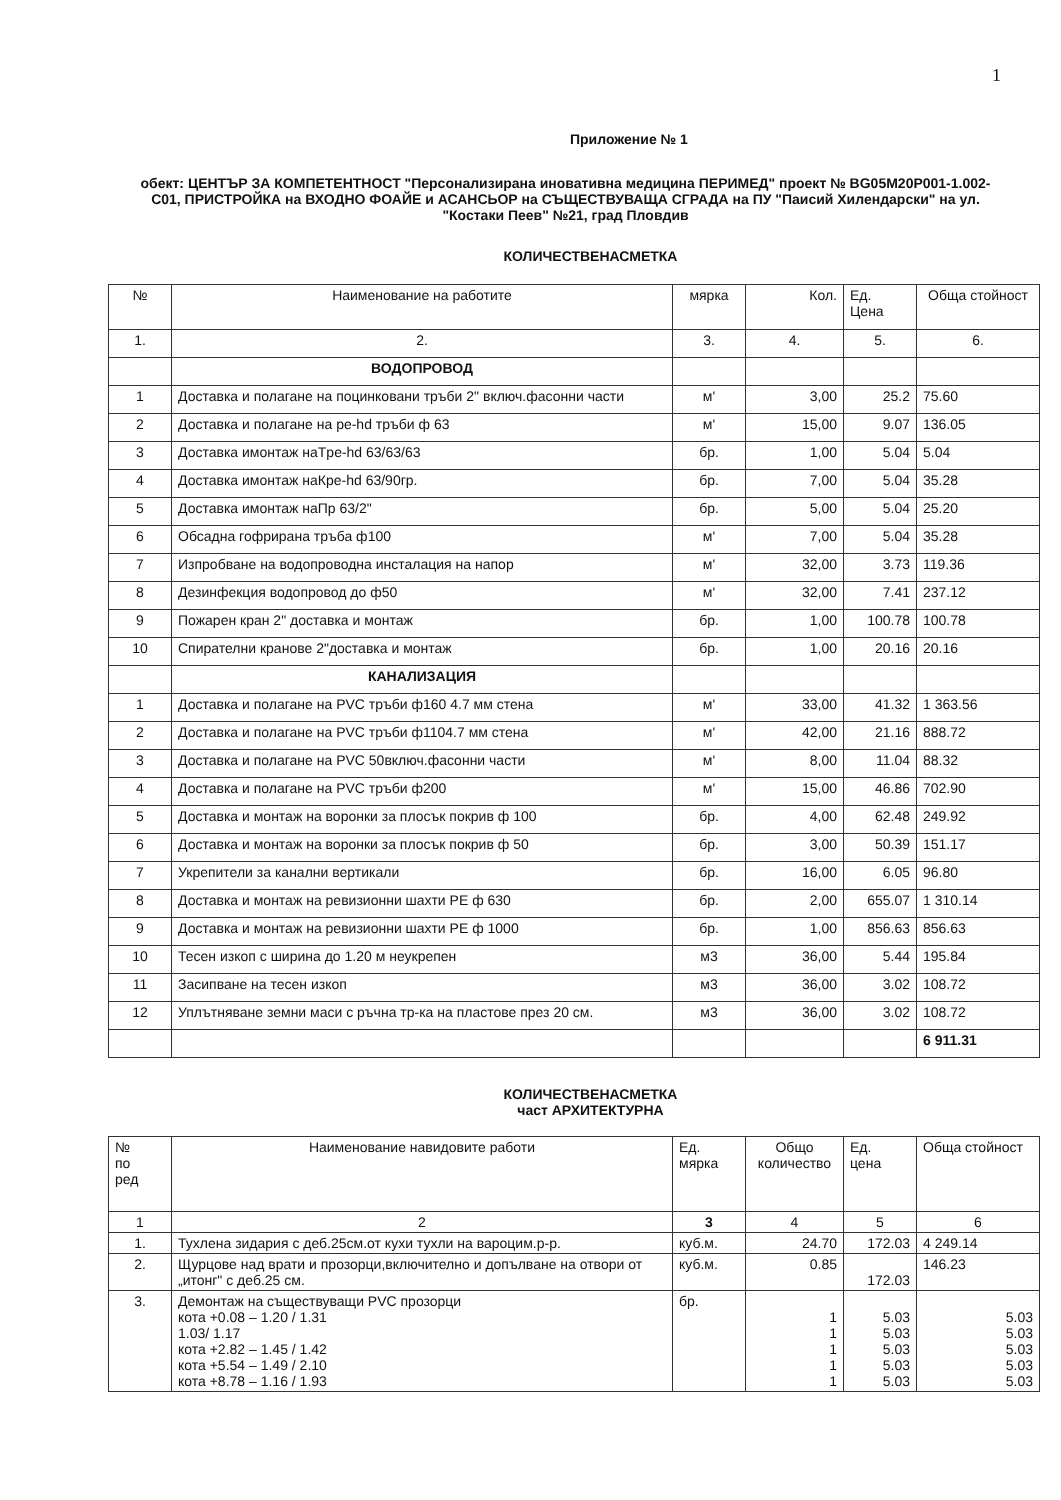1
Приложение № 1
обект: ЦЕНТЪР ЗА КОМПЕТЕНТНОСТ "Персонализирана иновативна медицина ПЕРИМЕД" проект № BG05M20P001-1.002-C01, ПРИСТРОЙКА на ВХОДНО ФОАЙЕ и АСАНСЬОР на СЪЩЕСТВУВАЩА СГРАДА на ПУ "Паисий Хилендарски" на ул. "Костаки Пеев" №21, град Пловдив
КОЛИЧЕСТВЕНАСМЕТКА
| № | Наименование на работите | мярка | Кол. | Ед. Цена | Обща стойност |
| --- | --- | --- | --- | --- | --- |
| 1. | 2. | 3. | 4. | 5. | 6. |
| | ВОДОПРОВОД | | | | |
| 1 | Доставка и полагане на поцинковани тръби 2" включ.фасонни части | м' | 3,00 | 25.2 | 75.60 |
| 2 | Доставка и полагане на pe-hd тръби ф 63 | м' | 15,00 | 9.07 | 136.05 |
| 3 | Доставка имонтаж наТpe-hd 63/63/63 | бр. | 1,00 | 5.04 | 5.04 |
| 4 | Доставка имонтаж наКpe-hd 63/90гр. | бр. | 7,00 | 5.04 | 35.28 |
| 5 | Доставка имонтаж наПр 63/2" | бр. | 5,00 | 5.04 | 25.20 |
| 6 | Обсадна гофрирана тръба ф100 | м' | 7,00 | 5.04 | 35.28 |
| 7 | Изпробване на водопроводна инсталация на напор | м' | 32,00 | 3.73 | 119.36 |
| 8 | Дезинфекция водопровод до ф50 | м' | 32,00 | 7.41 | 237.12 |
| 9 | Пожарен кран 2" доставка и монтаж | бр. | 1,00 | 100.78 | 100.78 |
| 10 | Спирателни кранове 2"доставка и монтаж | бр. | 1,00 | 20.16 | 20.16 |
| | КАНАЛИЗАЦИЯ | | | | |
| 1 | Доставка и полагане на PVC тръби ф160 4.7 мм стена | м' | 33,00 | 41.32 | 1 363.56 |
| 2 | Доставка и полагане на PVC тръби ф1104.7 мм стена | м' | 42,00 | 21.16 | 888.72 |
| 3 | Доставка и полагане на PVC 50включ.фасонни части | м' | 8,00 | 11.04 | 88.32 |
| 4 | Доставка и полагане на PVC тръби ф200 | м' | 15,00 | 46.86 | 702.90 |
| 5 | Доставка и монтаж на воронки за плосък покрив ф 100 | бр. | 4,00 | 62.48 | 249.92 |
| 6 | Доставка и монтаж на воронки за плосък покрив ф 50 | бр. | 3,00 | 50.39 | 151.17 |
| 7 | Укрепители за канални вертикали | бр. | 16,00 | 6.05 | 96.80 |
| 8 | Доставка и монтаж на ревизионни шахти PE ф 630 | бр. | 2,00 | 655.07 | 1 310.14 |
| 9 | Доставка и монтаж на ревизионни шахти PE ф 1000 | бр. | 1,00 | 856.63 | 856.63 |
| 10 | Тесен изкоп с ширина до 1.20 м неукрепен | м3 | 36,00 | 5.44 | 195.84 |
| 11 | Засипване на тесен изкоп | м3 | 36,00 | 3.02 | 108.72 |
| 12 | Уплътняване земни маси с ръчна тр-ка на пластове през 20 см. | м3 | 36,00 | 3.02 | 108.72 |
| | | | | | 6 911.31 |
КОЛИЧЕСТВЕНАСМЕТКА
част АРХИТЕКТУРНА
| № по ред | Наименование навидовите работи | Ед. мярка | Общо количество | Ед. цена | Обща стойност |
| --- | --- | --- | --- | --- | --- |
| 1 | 2 | 3 | 4 | 5 | 6 |
| 1. | Тухлена зидария с деб.25см.от кухи тухли на вароцим.р-р. | куб.м. | 24.70 | 172.03 | 4 249.14 |
| 2. | Щурцове над врати и прозорци,включително и допълване на отвори от „итонг" с деб.25 см. | куб.м. | 0.85 | 172.03 | 146.23 |
| 3. | Демонтаж на съществуващи PVC прозорци кота +0.08 – 1.20 / 1.31 1.03/ 1.17 кота +2.82 – 1.45 / 1.42 кота +5.54 – 1.49 / 2.10 кота +8.78 – 1.16 / 1.93 | бр. | 1 1 1 1 1 | 5.03 5.03 5.03 5.03 5.03 | 5.03 5.03 5.03 5.03 5.03 |